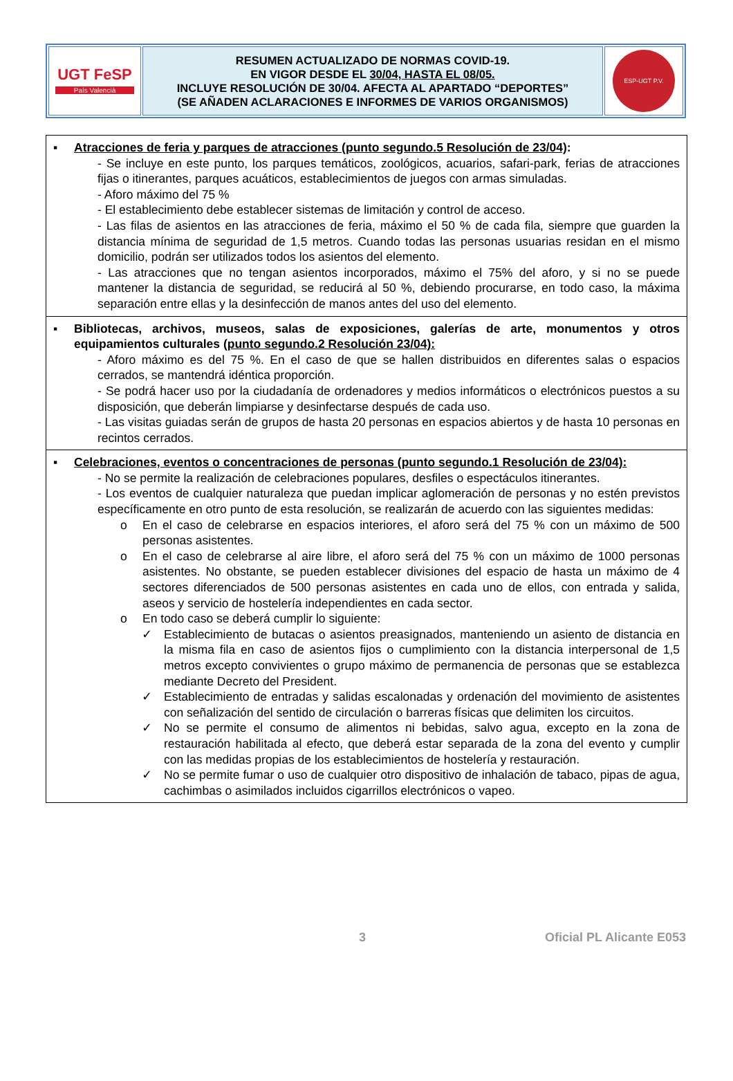| UGT FeSP País Valencià | RESUMEN ACTUALIZADO DE NORMAS COVID-19. EN VIGOR DESDE EL 30/04, HASTA EL 08/05. INCLUYE RESOLUCIÓN DE 30/04. AFECTA AL APARTADO “DEPORTES” (SE AÑADEN ACLARACIONES E INFORMES DE VARIOS ORGANISMOS) | ESP-UGT P.V. |
| ▪ Atracciones de feria y parques de atracciones (punto segundo.5 Resolución de 23/04) : - Se incluye en este punto, los parques temáticos, zoológicos, acuarios, safari-park, ferias de atracciones fijas o itinerantes, parques acuáticos, establecimientos de juegos con armas simuladas. - Aforo máximo del 75 % - El establecimiento debe establecer sistemas de limitación y control de acceso. - Las filas de asientos en las atracciones de feria, máximo el 50 % de cada fila, siempre que guarden la distancia mínima de seguridad de 1,5 metros. Cuando todas las personas usuarias residan en el mismo domicilio, podrán ser utilizados todos los asientos del elemento. - Las atracciones que no tengan asientos incorporados, máximo el 75% del aforo, y si no se puede mantener la distancia de seguridad, se reducirá al 50 %, debiendo procurarse, en todo caso, la máxima separación entre ellas y la desinfección de manos antes del uso del elemento. |
| ▪ Bibliotecas, archivos, museos, salas de exposiciones, galerías de arte, monumentos y otros equipamientos culturales (punto segundo.2 Resolución 23/04): - Aforo máximo es del 75 %. En el caso de que se hallen distribuidos en diferentes salas o espacios cerrados, se mantendrá idéntica proporción. - Se podrá hacer uso por la ciudadanía de ordenadores y medios informáticos o electrónicos puestos a su disposición, que deberán limpiarse y desinfectarse después de cada uso. - Las visitas guiadas serán de grupos de hasta 20 personas en espacios abiertos y de hasta 10 personas en recintos cerrados. |
| ▪ Celebraciones, eventos o concentraciones de personas (punto segundo.1 Resolución de 23/04): - No se permite la realización de celebraciones populares, desfiles o espectáculos itinerantes. - Los eventos de cualquier naturaleza que puedan implicar aglomeración de personas y no estén previstos específicamente en otro punto de esta resolución, se realizarán de acuerdo con las siguientes medidas: o En el caso de celebrarse en espacios interiores, el aforo será del 75 % con un máximo de 500 personas asistentes. o En el caso de celebrarse al aire libre, el aforo será del 75 % con un máximo de 1000 personas asistentes. No obstante, se pueden establecer divisiones del espacio de hasta un máximo de 4 sectores diferenciados de 500 personas asistentes en cada uno de ellos, con entrada y salida, aseos y servicio de hostelería independientes en cada sector. o En todo caso se deberá cumplir lo siguiente: ✓ Establecimiento de butacas o asientos preasignados, manteniendo un asiento de distancia en la misma fila en caso de asientos fijos o cumplimiento con la distancia interpersonal de 1,5 metros excepto convivientes o grupo máximo de permanencia de personas que se establezca mediante Decreto del President. ✓ Establecimiento de entradas y salidas escalonadas y ordenación del movimiento de asistentes con señalización del sentido de circulación o barreras físicas que delimiten los circuitos. ✓ No se permite el consumo de alimentos ni bebidas, salvo agua, excepto en la zona de restauración habilitada al efecto, que deberá estar separada de la zona del evento y cumplir con las medidas propias de los establecimientos de hostelería y restauración. ✓ No se permite fumar o uso de cualquier otro dispositivo de inhalación de tabaco, pipas de agua, cachimbas o asimilados incluidos cigarrillos electrónicos o vapeo. |
3 Oficial PL Alicante E053